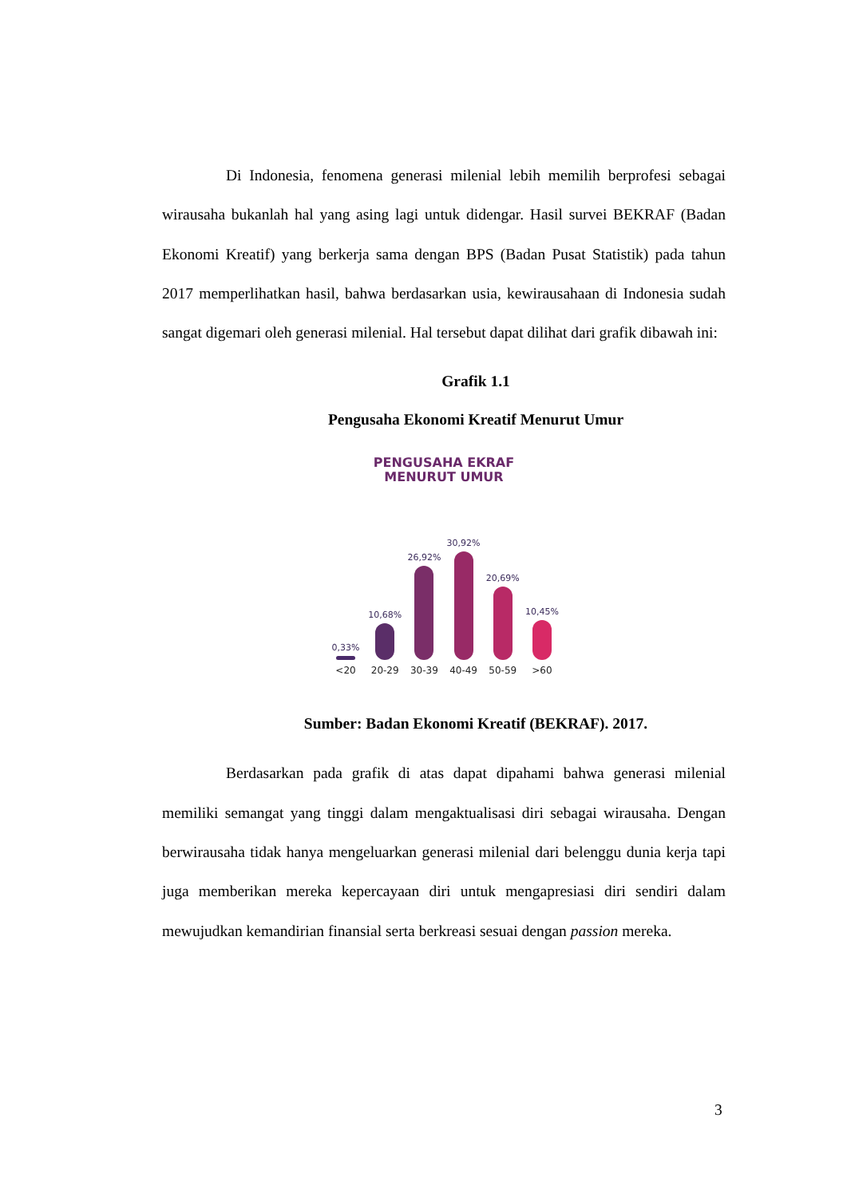Di Indonesia, fenomena generasi milenial lebih memilih berprofesi sebagai wirausaha bukanlah hal yang asing lagi untuk didengar. Hasil survei BEKRAF (Badan Ekonomi Kreatif) yang berkerja sama dengan BPS (Badan Pusat Statistik) pada tahun 2017 memperlihatkan hasil, bahwa berdasarkan usia, kewirausahaan di Indonesia sudah sangat digemari oleh generasi milenial. Hal tersebut dapat dilihat dari grafik dibawah ini:
Grafik 1.1
Pengusaha Ekonomi Kreatif Menurut Umur
PENGUSAHA EKRAF
MENURUT UMUR
0,33%
10,68%
26,92%
30,92%
20,69%
10,45%
<20 20-29 30-39 40-49 50-59 >60
Sumber: Badan Ekonomi Kreatif (BEKRAF). 2017.
Berdasarkan pada grafik di atas dapat dipahami bahwa generasi milenial memiliki semangat yang tinggi dalam mengaktualisasi diri sebagai wirausaha. Dengan berwirausaha tidak hanya mengeluarkan generasi milenial dari belenggu dunia kerja tapi juga memberikan mereka kepercayaan diri untuk mengapresiasi diri sendiri dalam mewujudkan kemandirian finansial serta berkreasi sesuai dengan passion mereka.
3